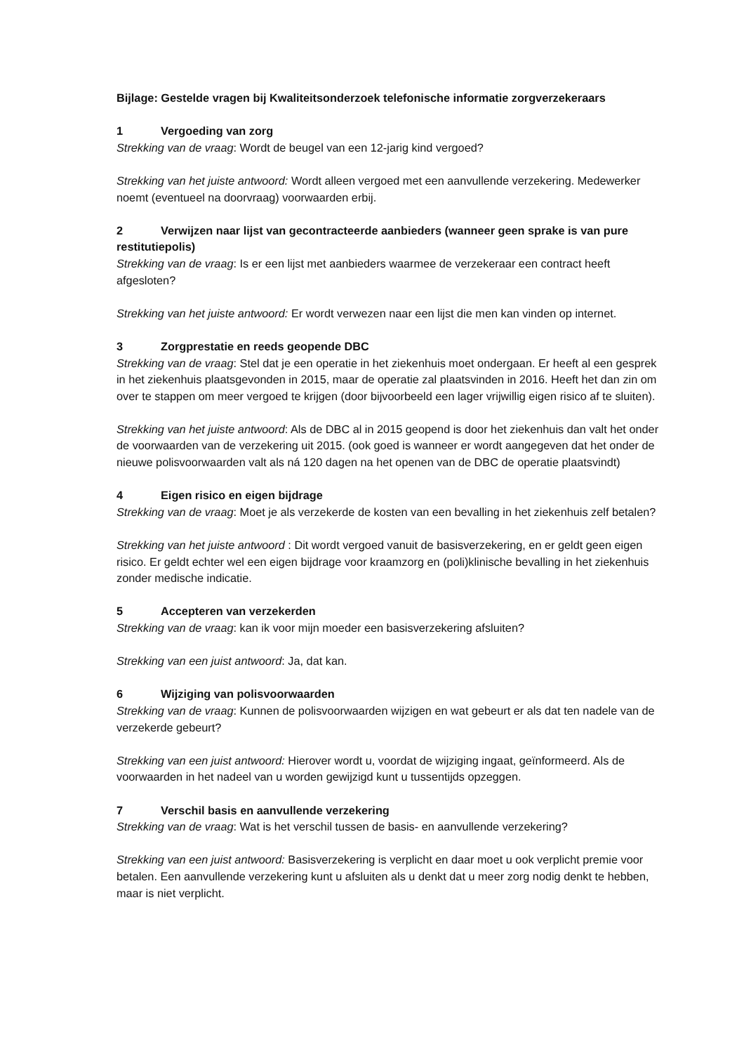Bijlage: Gestelde vragen bij Kwaliteitsonderzoek telefonische informatie zorgverzekeraars
1 Vergoeding van zorg
Strekking van de vraag: Wordt de beugel van een 12-jarig kind vergoed?
Strekking van het juiste antwoord: Wordt alleen vergoed met een aanvullende verzekering. Medewerker noemt (eventueel na doorvraag) voorwaarden erbij.
2 Verwijzen naar lijst van gecontracteerde aanbieders (wanneer geen sprake is van pure restitutiepolis)
Strekking van de vraag: Is er een lijst met aanbieders waarmee de verzekeraar een contract heeft afgesloten?
Strekking van het juiste antwoord: Er wordt verwezen naar een lijst die men kan vinden op internet.
3 Zorgprestatie en reeds geopende DBC
Strekking van de vraag: Stel dat je een operatie in het ziekenhuis moet ondergaan. Er heeft al een gesprek in het ziekenhuis plaatsgevonden in 2015, maar de operatie zal plaatsvinden in 2016. Heeft het dan zin om over te stappen om meer vergoed te krijgen (door bijvoorbeeld een lager vrijwillig eigen risico af te sluiten).
Strekking van het juiste antwoord: Als de DBC al in 2015 geopend is door het ziekenhuis dan valt het onder de voorwaarden van de verzekering uit 2015. (ook goed is wanneer er wordt aangegeven dat het onder de nieuwe polisvoorwaarden valt als ná 120 dagen na het openen van de DBC de operatie plaatsvindt)
4 Eigen risico en eigen bijdrage
Strekking van de vraag: Moet je als verzekerde de kosten van een bevalling in het ziekenhuis zelf betalen?
Strekking van het juiste antwoord : Dit wordt vergoed vanuit de basisverzekering, en er geldt geen eigen risico. Er geldt echter wel een eigen bijdrage voor kraamzorg en (poli)klinische bevalling in het ziekenhuis zonder medische indicatie.
5 Accepteren van verzekerden
Strekking van de vraag: kan ik voor mijn moeder een basisverzekering afsluiten?
Strekking van een juist antwoord: Ja, dat kan.
6 Wijziging van polisvoorwaarden
Strekking van de vraag: Kunnen de polisvoorwaarden wijzigen en wat gebeurt er als dat ten nadele van de verzekerde gebeurt?
Strekking van een juist antwoord: Hierover wordt u, voordat de wijziging ingaat, geïnformeerd. Als de voorwaarden in het nadeel van u worden gewijzigd kunt u tussentijds opzeggen.
7 Verschil basis en aanvullende verzekering
Strekking van de vraag: Wat is het verschil tussen de basis- en aanvullende verzekering?
Strekking van een juist antwoord: Basisverzekering is verplicht en daar moet u ook verplicht premie voor betalen. Een aanvullende verzekering kunt u afsluiten als u denkt dat u meer zorg nodig denkt te hebben, maar is niet verplicht.